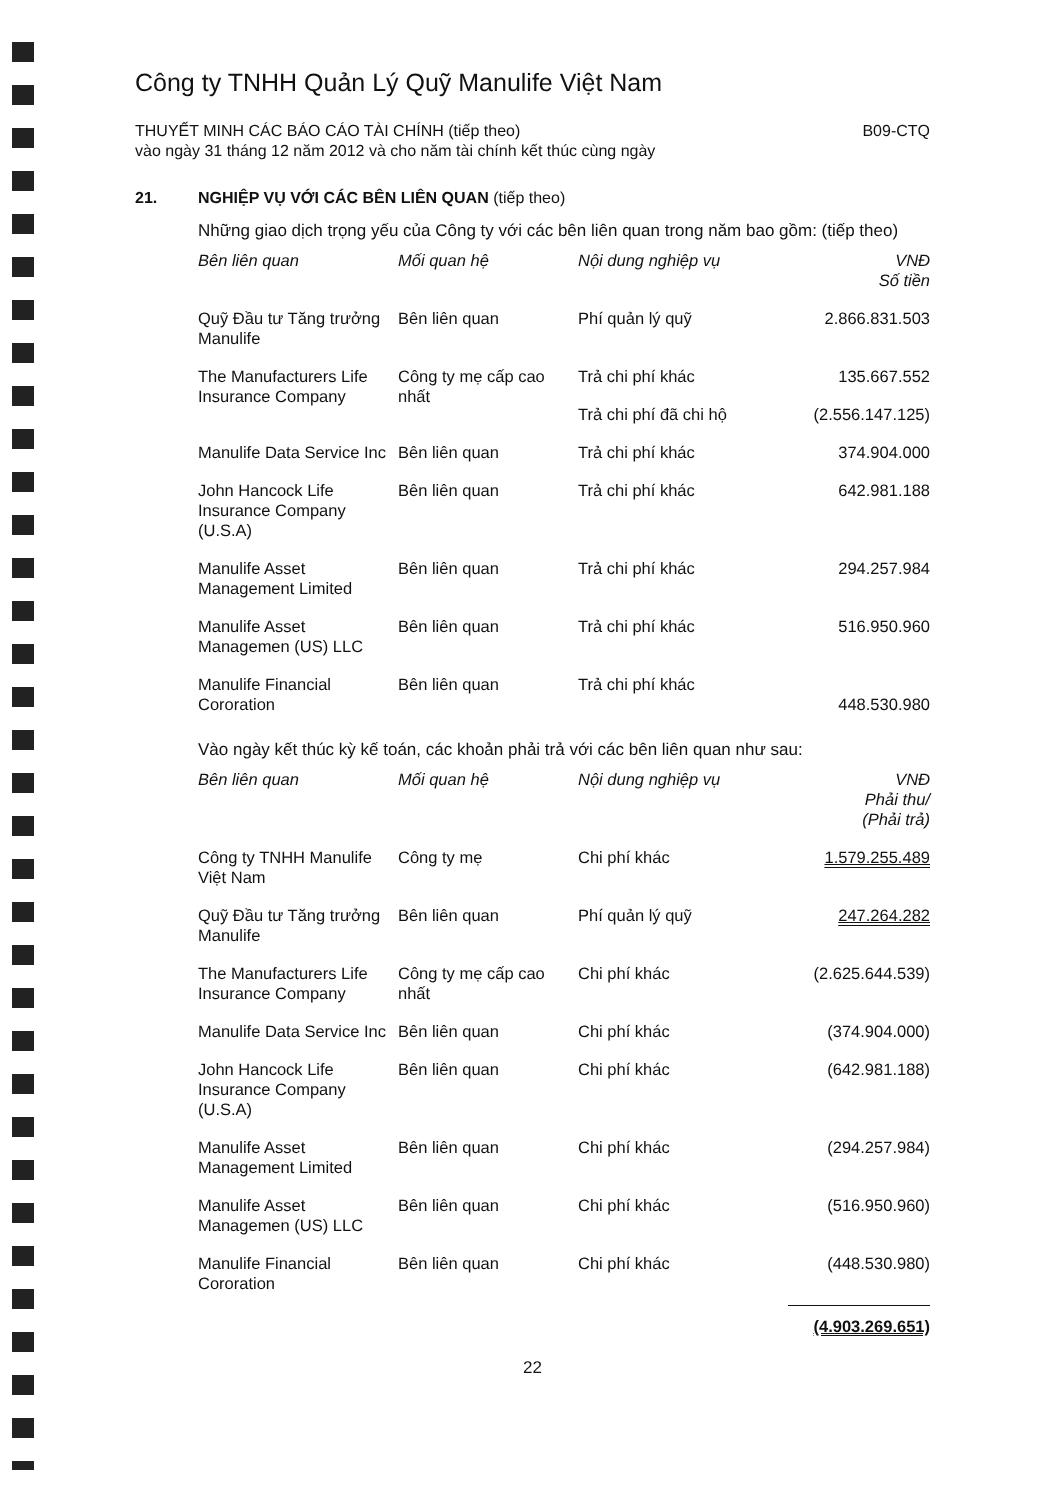Công ty TNHH Quản Lý Quỹ Manulife Việt Nam
THUYẾT MINH CÁC BÁO CÁO TÀI CHÍNH (tiếp theo)
vào ngày 31 tháng 12 năm 2012 và cho năm tài chính kết thúc cùng ngày
B09-CTQ
21. NGHIỆP VỤ VỚI CÁC BÊN LIÊN QUAN (tiếp theo)
Những giao dịch trọng yếu của Công ty với các bên liên quan trong năm bao gồm: (tiếp theo)
| Bên liên quan | Mối quan hệ | Nội dung nghiệp vụ | VNĐ Số tiền |
| --- | --- | --- | --- |
| Quỹ Đầu tư Tăng trưởng Manulife | Bên liên quan | Phí quản lý quỹ | 2.866.831.503 |
| The Manufacturers Life Insurance Company | Công ty mẹ cấp cao nhất | Trả chi phí khác | 135.667.552 |
| | | Trả chi phí đã chi hộ | (2.556.147.125) |
| Manulife Data Service Inc | Bên liên quan | Trả chi phí khác | 374.904.000 |
| John Hancock Life Insurance Company (U.S.A) | Bên liên quan | Trả chi phí khác | 642.981.188 |
| Manulife Asset Management Limited | Bên liên quan | Trả chi phí khác | 294.257.984 |
| Manulife Asset Managemen (US) LLC | Bên liên quan | Trả chi phí khác | 516.950.960 |
| Manulife Financial Cororation | Bên liên quan | Trả chi phí khác | 448.530.980 |
Vào ngày kết thúc kỳ kế toán, các khoản phải trả với các bên liên quan như sau:
| Bên liên quan | Mối quan hệ | Nội dung nghiệp vụ | VNĐ Phải thu/ (Phải trả) |
| --- | --- | --- | --- |
| Công ty TNHH Manulife Việt Nam | Công ty mẹ | Chi phí khác | 1.579.255.489 |
| Quỹ Đầu tư Tăng trưởng Manulife | Bên liên quan | Phí quản lý quỹ | 247.264.282 |
| The Manufacturers Life Insurance Company | Công ty mẹ cấp cao nhất | Chi phí khác | (2.625.644.539) |
| Manulife Data Service Inc | Bên liên quan | Chi phí khác | (374.904.000) |
| John Hancock Life Insurance Company (U.S.A) | Bên liên quan | Chi phí khác | (642.981.188) |
| Manulife Asset Management Limited | Bên liên quan | Chi phí khác | (294.257.984) |
| Manulife Asset Managemen (US) LLC | Bên liên quan | Chi phí khác | (516.950.960) |
| Manulife Financial Cororation | Bên liên quan | Chi phí khác | (448.530.980) |
| | | | (4.903.269.651) |
22